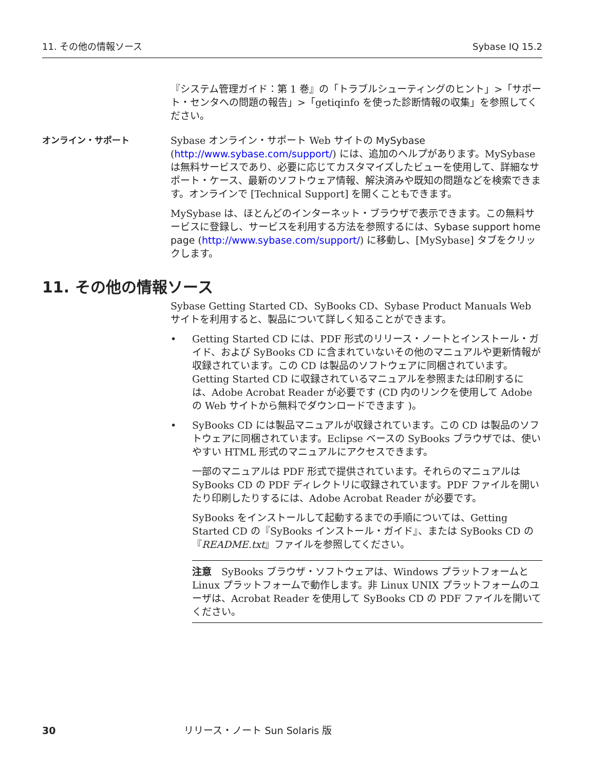11. その他の情報ソース Sybase IQ 15.2
『システム管理ガイド：第 1 巻』の「トラブルシューティングのヒント」>「サポート・センタへの問題の報告」>「getiqinfo を使った診断情報の収集」を参照してください。
オンライン・サポート Sybase オンライン・サポート Web サイトの MySybase (http://www.sybase.com/support/) には、追加のヘルプがあります。MySybase は無料サービスであり、必要に応じてカスタマイズしたビューを使用して、詳細なサポート・ケース、最新のソフトウェア情報、解決済みや既知の問題などを検索できます。オンラインで [Technical Support] を開くこともできます。
MySybase は、ほとんどのインターネット・ブラウザで表示できます。この無料サービスに登録し、サービスを利用する方法を参照するには、Sybase support home page (http://www.sybase.com/support/) に移動し、[MySybase] タブをクリックします。
11. その他の情報ソース
Sybase Getting Started CD、SyBooks CD、Sybase Product Manuals Web サイトを利用すると、製品について詳しく知ることができます。
• Getting Started CD には、PDF 形式のリリース・ノートとインストール・ガイド、および SyBooks CD に含まれていないその他のマニュアルや更新情報が収録されています。この CD は製品のソフトウェアに同梱されています。Getting Started CD に収録されているマニュアルを参照または印刷するには、Adobe Acrobat Reader が必要です (CD 内のリンクを使用して Adobe の Web サイトから無料でダウンロードできます )。
• SyBooks CD には製品マニュアルが収録されています。この CD は製品のソフトウェアに同梱されています。Eclipse ベースの SyBooks ブラウザでは、使いやすい HTML 形式のマニュアルにアクセスできます。
一部のマニュアルは PDF 形式で提供されています。それらのマニュアルは SyBooks CD の PDF ディレクトリに収録されています。PDF ファイルを開いたり印刷したりするには、Adobe Acrobat Reader が必要です。
SyBooks をインストールして起動するまでの手順については、Getting Started CD の『SyBooks インストール・ガイド』、または SyBooks CD の『README.txt』ファイルを参照してください。
注意　SyBooks ブラウザ・ソフトウェアは、Windows プラットフォームと Linux プラットフォームで動作します。非 Linux UNIX プラットフォームのユーザは、Acrobat Reader を使用して SyBooks CD の PDF ファイルを開いてください。
30 リリース・ノート Sun Solaris 版